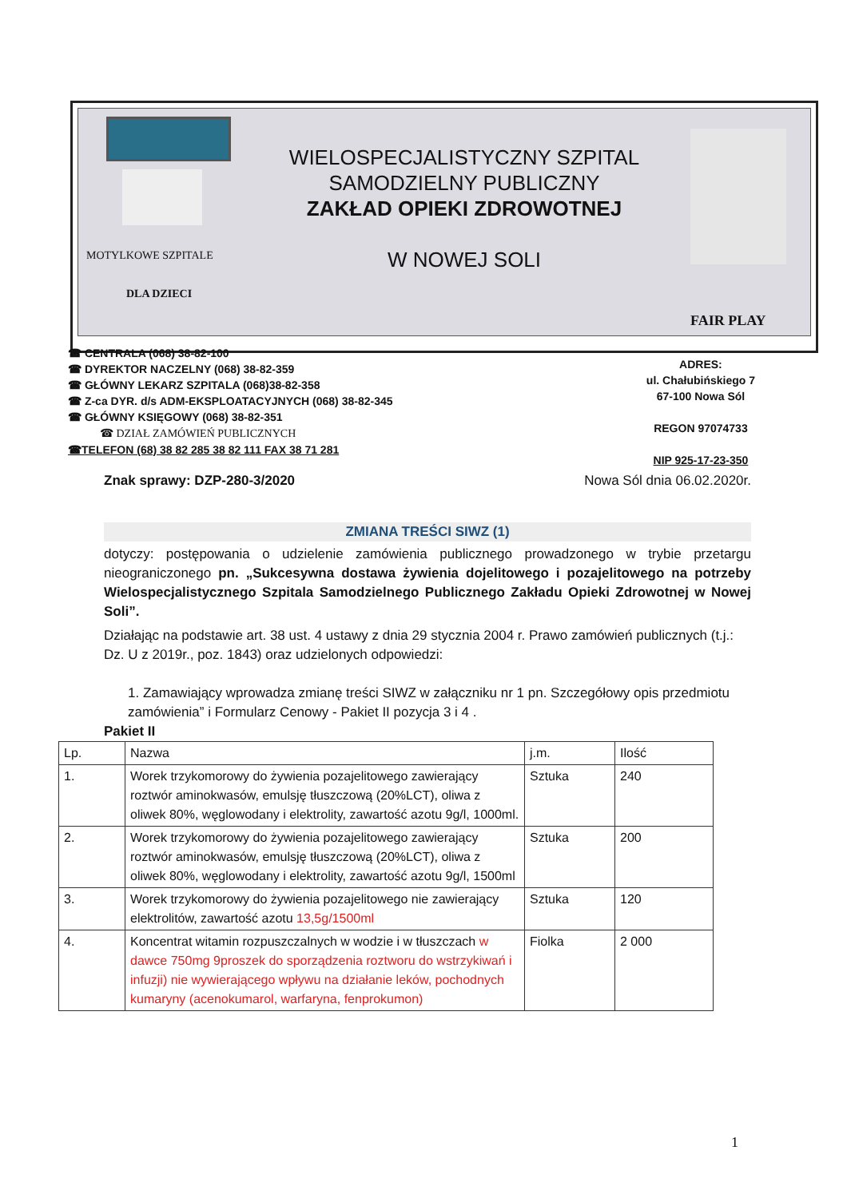MOTYLKOWE SZPITALE
DLA DZIECI
WIELOSPECJALISTYCZNY SZPITAL
SAMODZIELNY PUBLICZNY
ZAKŁAD OPIEKI ZDROWOTNEJ
W NOWEJ SOLI
FAIR PLAY
☎ CENTRALA (068) 38-82-100
☎ DYREKTOR NACZELNY (068) 38-82-359
☎ GŁÓWNY LEKARZ SZPITALA (068)38-82-358
☎ Z-ca DYR. d/s ADM-EKSPLOATACYJNYCH (068) 38-82-345
☎ GŁÓWNY KSIĘGOWY (068) 38-82-351
☎ DZIAŁ ZAMÓWIEŃ PUBLICZNYCH
☎TELEFON (68) 38 82 285 38 82 111 FAX 38 71 281
ADRES:
ul. Chałubińskiego 7
67-100 Nowa Sól
REGON 97074733
NIP 925-17-23-350
Znak sprawy: DZP-280-3/2020 Nowa Sól dnia 06.02.2020r.
ZMIANA TREŚCI SIWZ (1)
dotyczy: postępowania o udzielenie zamówienia publicznego prowadzonego w trybie przetargu nieograniczonego pn. „Sukcesywna dostawa żywienia dojelitowego i pozajelitowego na potrzeby Wielospecjalistycznego Szpitala Samodzielnego Publicznego Zakładu Opieki Zdrowotnej w Nowej Soli”.
Działając na podstawie art. 38 ust. 4 ustawy z dnia 29 stycznia 2004 r. Prawo zamówień publicznych (t.j.: Dz. U z 2019r., poz. 1843) oraz udzielonych odpowiedzi:
1. Zamawiający wprowadza zmianę treści SIWZ w załączniku nr 1 pn. Szczegółowy opis przedmiotu zamówienia” i Formularz Cenowy - Pakiet II pozycja 3 i 4 .
Pakiet II
| Lp. | Nazwa | j.m. | Ilość |
| --- | --- | --- | --- |
| 1. | Worek trzykomorowy do żywienia pozajelitowego zawierający roztwór aminokwasów, emulsję tłuszczową (20%LCT), oliwa z oliwek 80%, węglowodany i elektrolity, zawartość azotu 9g/l, 1000ml. | Sztuka | 240 |
| 2. | Worek trzykomorowy do żywienia pozajelitowego zawierający roztwór aminokwasów, emulsję tłuszczową (20%LCT), oliwa z oliwek 80%, węglowodany i elektrolity, zawartość azotu 9g/l, 1500ml | Sztuka | 200 |
| 3. | Worek trzykomorowy do żywienia pozajelitowego nie zawierający elektrolitów, zawartość azotu 13,5g/1500ml | Sztuka | 120 |
| 4. | Koncentrat witamin rozpuszczalnych w wodzie i w tłuszczach w dawce 750mg 9proszek do sporządzenia roztworu do wstrzykiwań i infuzji) nie wywierającego wpływu na działanie leków, pochodnych kumaryny (acenokumarol, warfaryna, fenprokumon) | Fiolka | 2 000 |
1